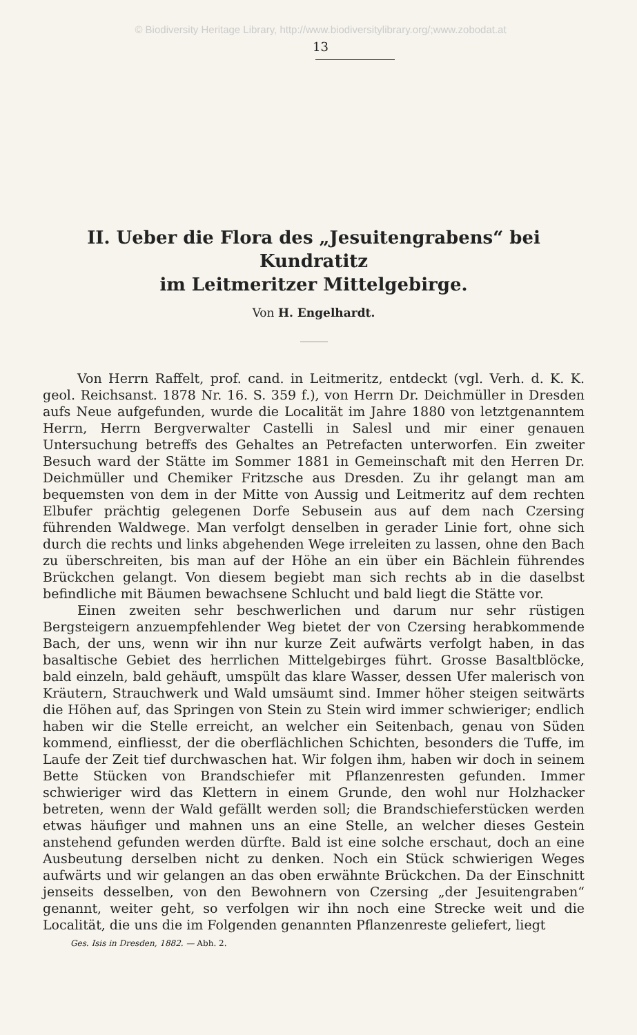© Biodiversity Heritage Library, http://www.biodiversitylibrary.org/;www.zobodat.at
13
II. Ueber die Flora des „Jesuitengrabens“ bei Kundratitz
im Leitmeritzer Mittelgebirge.
Von H. Engelhardt.
Von Herrn Raffelt, prof. cand. in Leitmeritz, entdeckt (vgl. Verh. d. K. K. geol. Reichsanst. 1878 Nr. 16. S. 359 f.), von Herrn Dr. Deichmüller in Dresden aufs Neue aufgefunden, wurde die Localität im Jahre 1880 von letztgenanntem Herrn, Herrn Bergverwalter Castelli in Salesl und mir einer genauen Untersuchung betreffs des Gehaltes an Petrefacten unterworfen. Ein zweiter Besuch ward der Stätte im Sommer 1881 in Gemeinschaft mit den Herren Dr. Deichmüller und Chemiker Fritzsche aus Dresden. Zu ihr gelangt man am bequemsten von dem in der Mitte von Aussig und Leitmeritz auf dem rechten Elbufer prächtig gelegenen Dorfe Sebusein aus auf dem nach Czersing führenden Waldwege. Man verfolgt denselben in gerader Linie fort, ohne sich durch die rechts und links abgehenden Wege irreleiten zu lassen, ohne den Bach zu überschreiten, bis man auf der Höhe an ein über ein Bächlein führendes Brückchen gelangt. Von diesem begiebt man sich rechts ab in die daselbst befindliche mit Bäumen bewachsene Schlucht und bald liegt die Stätte vor.
Einen zweiten sehr beschwerlichen und darum nur sehr rüstigen Bergsteigern anzuempfehlender Weg bietet der von Czersing herabkommende Bach, der uns, wenn wir ihn nur kurze Zeit aufwärts verfolgt haben, in das basaltische Gebiet des herrlichen Mittelgebirges führt. Grosse Basaltblöcke, bald einzeln, bald gehäuft, umspült das klare Wasser, dessen Ufer malerisch von Kräutern, Strauchwerk und Wald umsäumt sind. Immer höher steigen seitwärts die Höhen auf, das Springen von Stein zu Stein wird immer schwieriger; endlich haben wir die Stelle erreicht, an welcher ein Seitenbach, genau von Süden kommend, einfliesst, der die oberflächlichen Schichten, besonders die Tuffe, im Laufe der Zeit tief durchwaschen hat. Wir folgen ihm, haben wir doch in seinem Bette Stücken von Brandschiefer mit Pflanzenresten gefunden. Immer schwieriger wird das Klettern in einem Grunde, den wohl nur Holzhacker betreten, wenn der Wald gefällt werden soll; die Brandschieferstücken werden etwas häufiger und mahnen uns an eine Stelle, an welcher dieses Gestein anstehend gefunden werden dürfte. Bald ist eine solche erschaut, doch an eine Ausbeutung derselben nicht zu denken. Noch ein Stück schwierigen Weges aufwärts und wir gelangen an das oben erwähnte Brückchen. Da der Einschnitt jenseits desselben, von den Bewohnern von Czersing „der Jesuitengraben“ genannt, weiter geht, so verfolgen wir ihn noch eine Strecke weit und die Localität, die uns die im Folgenden genannten Pflanzenreste geliefert, liegt
Ges. Isis in Dresden, 1882. — Abh. 2.